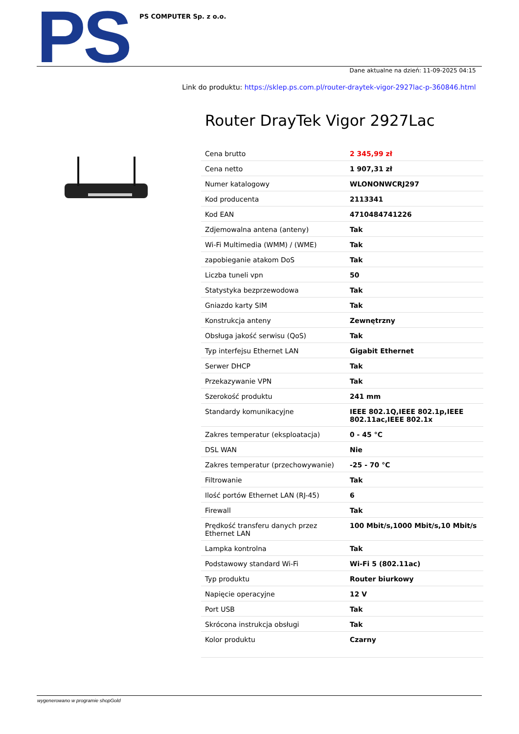PS PS COMPUTER Sp. z o.o.
Dane aktualne na dzień: 11-09-2025 04:15
Link do produktu: https://sklep.ps.com.pl/router-draytek-vigor-2927lac-p-360846.html
Router DrayTek Vigor 2927Lac
| Cena brutto | 2 345,99 zł |
| Cena netto | 1 907,31 zł |
| Numer katalogowy | WLONONWCRJ297 |
| Kod producenta | 2113341 |
| Kod EAN | 4710484741226 |
| Zdjemowalna antena (anteny) | Tak |
| Wi-Fi Multimedia (WMM) / (WME) | Tak |
| zapobieganie atakom DoS | Tak |
| Liczba tuneli vpn | 50 |
| Statystyka bezprzewodowa | Tak |
| Gniazdo karty SIM | Tak |
| Konstrukcja anteny | Zewnętrzny |
| Obsługa jakość serwisu (QoS) | Tak |
| Typ interfejsu Ethernet LAN | Gigabit Ethernet |
| Serwer DHCP | Tak |
| Przekazywanie VPN | Tak |
| Szerokość produktu | 241 mm |
| Standardy komunikacyjne | IEEE 802.1Q,IEEE 802.1p,IEEE 802.11ac,IEEE 802.1x |
| Zakres temperatur (eksploatacja) | 0 - 45 °C |
| DSL WAN | Nie |
| Zakres temperatur (przechowywanie) | -25 - 70 °C |
| Filtrowanie | Tak |
| Ilość portów Ethernet LAN (RJ-45) | 6 |
| Firewall | Tak |
| Prędkość transferu danych przez Ethernet LAN | 100 Mbit/s,1000 Mbit/s,10 Mbit/s |
| Lampka kontrolna | Tak |
| Podstawowy standard Wi-Fi | Wi-Fi 5 (802.11ac) |
| Typ produktu | Router biurkowy |
| Napięcie operacyjne | 12 V |
| Port USB | Tak |
| Skrócona instrukcja obsługi | Tak |
| Kolor produktu | Czarny |
wygenerowano w programie shopGold